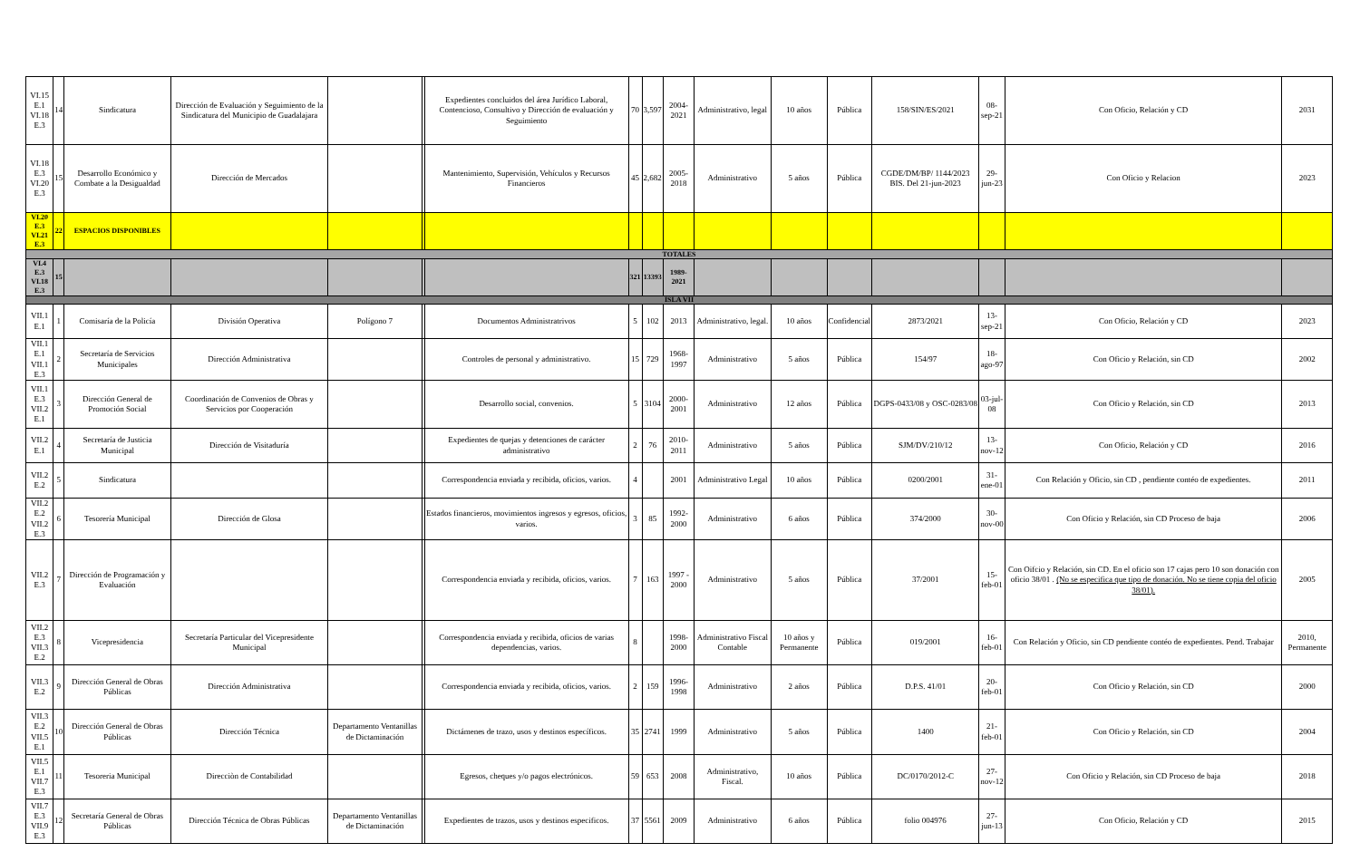| VI.15 E.1 VI.18 E.3 | 14 | Sindicatura | Dirección de Evaluación y Seguimiento de la Sindicatura del Municipio de Guadalajara | | | Expedientes concluidos del área Jurídico Laboral, Contencioso, Consultivo y Dirección de evaluación y Seguimiento | 70 | 3,597 | 2004-2021 | Administrativo, legal | 10 años | Pública | 158/SIN/ES/2021 | 08-sep-21 | Con Oficio, Relación y CD | 2031 |
| VI.18 E.3 VI.20 E.3 | 15 | Desarrollo Económico y Combate a la Desigualdad | Dirección de Mercados | | | Mantenimiento, Supervisión, Vehículos y Recursos Financieros | 45 | 2,682 | 2005-2018 | Administrativo | 5 años | Pública | CGDE/DM/BP/ 1144/2023 BIS. Del 21-jun-2023 | 29-jun-23 | Con Oficio y Relacion | 2023 |
| VI.20 E.3 VI.21 E.3 | 22 | ESPACIOS DISPONIBLES | | | | | | | | | | | | | | |
| TOTALES | | | | | | | | | | | | | | | | |
| VI.4 E.3 VI.18 E.3 | 15 | | | | | | 321 | 13393 | 1989-2021 | | | | | | | |
| ISLA VII | | | | | | | | | | | | | | | | |
| VII.1 E.1 | 1 | Comisaría de la Policía | División Operativa | Polígono 7 | | Documentos Administratrivos | 5 | 102 | 2013 | Administrativo, legal. | 10 años | Confidencial | 2873/2021 | 13-sep-21 | Con Oficio, Relación y CD | 2023 |
| VII.1 E.1 VII.1 E.3 | 2 | Secretaría de Servicios Municipales | Dirección Administrativa | | | Controles de personal y administrativo. | 15 | 729 | 1968-1997 | Administrativo | 5 años | Pública | 154/97 | 18-ago-97 | Con Oficio y Relación, sin CD | 2002 |
| VII.1 E.3 VII.2 E.1 | 3 | Dirección General de Promoción Social | Coordinación de Convenios de Obras y Servicios por Cooperación | | | Desarrollo social, convenios. | 5 | 3104 | 2000-2001 | Administrativo | 12 años | Pública | DGPS-0433/08 y OSC-0283/08 | 03-jul-08 | Con Oficio y Relación, sin CD | 2013 |
| VII.2 E.1 | 4 | Secretaría de Justicia Municipal | Dirección de Visitaduría | | | Expedientes de quejas y detenciones de carácter administrativo | 2 | 76 | 2010-2011 | Administrativo | 5 años | Pública | SJM/DV/210/12 | 13-nov-12 | Con Oficio, Relación y CD | 2016 |
| VII.2 E.2 | 5 | Sindicatura | | | | Correspondencia enviada y recibida, oficios, varios. | 4 | | 2001 | Administrativo Legal | 10 años | Pública | 0200/2001 | 31-ene-01 | Con Relación y Oficio, sin CD , pendiente contéo de expedientes. | 2011 |
| VII.2 E.2 VII.2 E.3 | 6 | Tesorería Municipal | Dirección de Glosa | | | Estados financieros, movimientos ingresos y egresos, oficios, varios. | 3 | 85 | 1992-2000 | Administrativo | 6 años | Pública | 374/2000 | 30-nov-00 | Con Oficio y Relación, sin CD Proceso de baja | 2006 |
| VII.2 E.3 | 7 | Dirección de Programación y Evaluación | | | | Correspondencia enviada y recibida, oficios, varios. | 7 | 163 | 1997 - 2000 | Administrativo | 5 años | Pública | 37/2001 | 15-feb-01 | Con Oifcio y Relación, sin CD. En el oficio son 17 cajas pero 10 son donación con oficio 38/01 . (No se especifica que tipo de donación. No se tiene copia del oficio 38/01). | 2005 |
| VII.2 E.3 VII.3 E.2 | 8 | Vicepresidencia | Secretaría Particular del Vicepresidente Municipal | | | Correspondencia enviada y recibida, oficios de varias dependencias, varios. | 8 | | 1998-2000 | Administrativo Fiscal Contable | 10 años y Permanente | Pública | 019/2001 | 16-feb-01 | Con Relación y Oficio, sin CD pendiente contéo de expedientes. Pend. Trabajar | 2010, Permanente |
| VII.3 E.2 | 9 | Dirección General de Obras Públicas | Dirección Administrativa | | | Correspondencia enviada y recibida, oficios, varios. | 2 | 159 | 1996-1998 | Administrativo | 2 años | Pública | D.P.S. 41/01 | 20-feb-01 | Con Oficio y Relación, sin CD | 2000 |
| VII.3 E.2 VII.5 E.1 | 10 | Dirección General de Obras Públicas | Dirección Técnica | Departamento Ventanillas de Dictaminación | | Dictámenes de trazo, usos y destinos específicos. | 35 | 2741 | 1999 | Administrativo | 5 años | Pública | 1400 | 21-feb-01 | Con Oficio y Relación, sin CD | 2004 |
| VII.5 E.1 VII.7 E.3 | 11 | Tesoreria Municipal | Direcciòn de Contabilidad | | | Egresos, cheques y/o pagos electrónicos. | 59 | 653 | 2008 | Administrativo, Fiscal. | 10 años | Pública | DC/0170/2012-C | 27-nov-12 | Con Oficio y Relación, sin CD Proceso de baja | 2018 |
| VII.7 E.3 VII.9 E.3 | 12 | Secretaría General de Obras Públicas | Dirección Técnica de Obras Públicas | Departamento Ventanillas de Dictaminación | | Expedientes de trazos, usos y destinos especificos. | 37 | 5561 | 2009 | Administrativo | 6 años | Pública | folio 004976 | 27-jun-13 | Con Oficio, Relación y CD | 2015 |